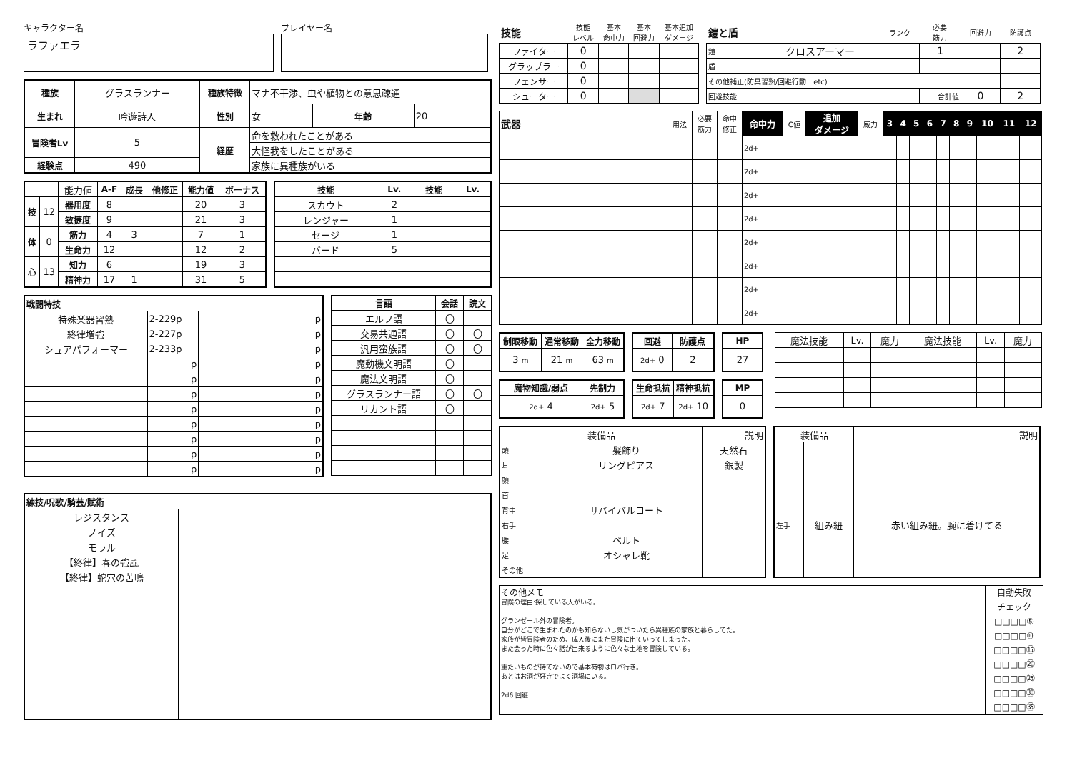キャラクター名
ラファエラ
プレイヤー名
| 種族 | グラスランナー | 種族特徴 | マナ不干渉、虫や植物との意思疎通 | | |
| 生まれ | 吟遊詩人 | 性別 | 女 | 年齢 | 20 |
| 冒険者Lv | 5 | 経歴 | 命を救われたことがある | | |
| | | | 大怪我をしたことがある | | |
| 経験点 | 490 | | 家族に異種族がいる | | |
| | | 能力値 | A-F | 成長 | 他修正 | 能力値 | ボーナス |
| 技 | 12 | 器用度 | 8 | | | 20 | 3 |
| | | 敏捷度 | 9 | | | 21 | 3 |
| 体 | 0 | 筋力 | 4 | 3 | | 7 | 1 |
| | | 生命力 | 12 | | | 12 | 2 |
| 心 | 13 | 知力 | 6 | | | 19 | 3 |
| | | 精神力 | 17 | 1 | | 31 | 5 |
| 技能 | Lv. | 技能 | Lv. |
| --- | --- | --- | --- |
| スカウト | 2 | | |
| レンジャー | 1 | | |
| セージ | 1 | | |
| バード | 5 | | |
| 戦闘特技 | | | |
| --- | --- | --- | --- |
| 特殊楽器習熟 | 2-229p | | p |
| 終律増強 | 2-227p | | p |
| シュアパフォーマー | 2-233p | | p |
| | p | | p |
| | p | | p |
| | p | | p |
| | p | | p |
| | p | | p |
| | p | | p |
| | p | | p |
| | p | | p |
| 言語 | 会話 | 読文 |
| --- | --- | --- |
| エルフ語 | 〇 | |
| 交易共通語 | 〇 | 〇 |
| 汎用蛮族語 | 〇 | 〇 |
| 魔動機文明語 | 〇 | |
| 魔法文明語 | 〇 | |
| グラスランナー語 | 〇 | 〇 |
| リカント語 | 〇 | |
| 練技/呪歌/騎芸/賦術 | | |
| --- | --- | --- |
| レジスタンス | | |
| ノイズ | | |
| モラル | | |
| 【終律】春の強風 | | |
| 【終律】蛇穴の苦鳴 | | |
| 技能 | 技能 レベル | 基本 命中力 | 基本 回避力 | 基本追加 ダメージ |
| ファイター | 0 | | | |
| グラップラー | 0 | | | |
| フェンサー | 0 | | | |
| シューター | 0 | | | |
| 鎧と盾 | | ランク | 必要 筋力 | 回避力 | 防護点 |
| 鎧 | クロスアーマー | | 1 | | 2 |
| 盾 | | | | | |
| その他補正(防具習熟/回避行動 etc) | | | | | |
| 回避技能 | | | 合計値 | 0 | 2 |
| 武器 | 用法 | 必要 筋力 | 命中 修正 | 命中力 | C値 | 追加 ダメージ | 威力 | 3 | 4 | 5 | 6 | 7 | 8 | 9 | 10 | 11 | 12 |
| | | | | 2d+ | | | | | | | | | | | | | |
| | | | | 2d+ | | | | | | | | | | | | | |
| | | | | 2d+ | | | | | | | | | | | | | |
| | | | | 2d+ | | | | | | | | | | | | | |
| | | | | 2d+ | | | | | | | | | | | | | |
| | | | | 2d+ | | | | | | | | | | | | | |
| | | | | 2d+ | | | | | | | | | | | | | |
| | | | | 2d+ | | | | | | | | | | | | | |
| 制限移動 | 通常移動 | 全力移動 |
| --- | --- | --- |
| 3 m | 21 m | 63 m |
| 回避 | 防護点 |
| --- | --- |
| 2d+ 0 | 2 |
| HP |
| --- |
| 27 |
| 魔物知識/弱点 | 先制力 |
| --- | --- |
| 2d+ 4 | 2d+ 5 |
| 生命抵抗 | 精神抵抗 |
| --- | --- |
| 2d+ 7 | 2d+ 10 |
| MP |
| --- |
| 0 |
| 魔法技能 | Lv. | 魔力 | 魔法技能 | Lv. | 魔力 |
| 装備品 | | 説明 |
| 頭 | 髪飾り | 天然石 |
| 耳 | リングピアス | 銀製 |
| 顔 | | |
| 首 | | |
| 背中 | サバイバルコート | |
| 右手 | | |
| 腰 | ベルト | |
| 足 | オシャレ靴 | |
| その他 | | |
| 装備品 | | 説明 |
| 左手 | 組み紐 | 赤い組み紐。腕に着けてる |
その他メモ
冒険の理由:探している人がいる。
グランゼール外の冒険者。
自分がどこで生まれたのかも知らないし気がついたら異種族の家族と暮らしてた。
家族が皆冒険者のため、成人後にまた冒険に出ていってしまった。
また会った時に色々話が出来るように色々な土地を冒険している。
重たいものが持てないので基本荷物はロバ行き。
あとはお酒が好きでよく酒場にいる。
2d6 回避
自動失敗
チェック
□□□□⑤
□□□□⑩
□□□□⑮
□□□□⑳
□□□□㉕
□□□□㉚
□□□□㉟